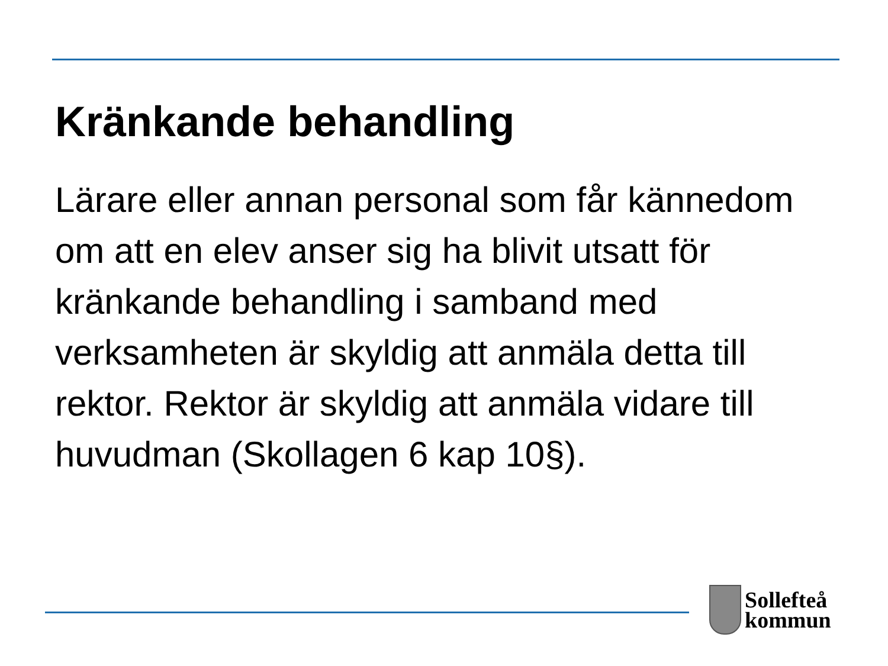Kränkande behandling
Lärare eller annan personal som får kännedom om att en elev anser sig ha blivit utsatt för kränkande behandling i samband med verksamheten är skyldig att anmäla detta till rektor. Rektor är skyldig att anmäla vidare till huvudman (Skollagen 6 kap 10§).
Sollefteå
kommun